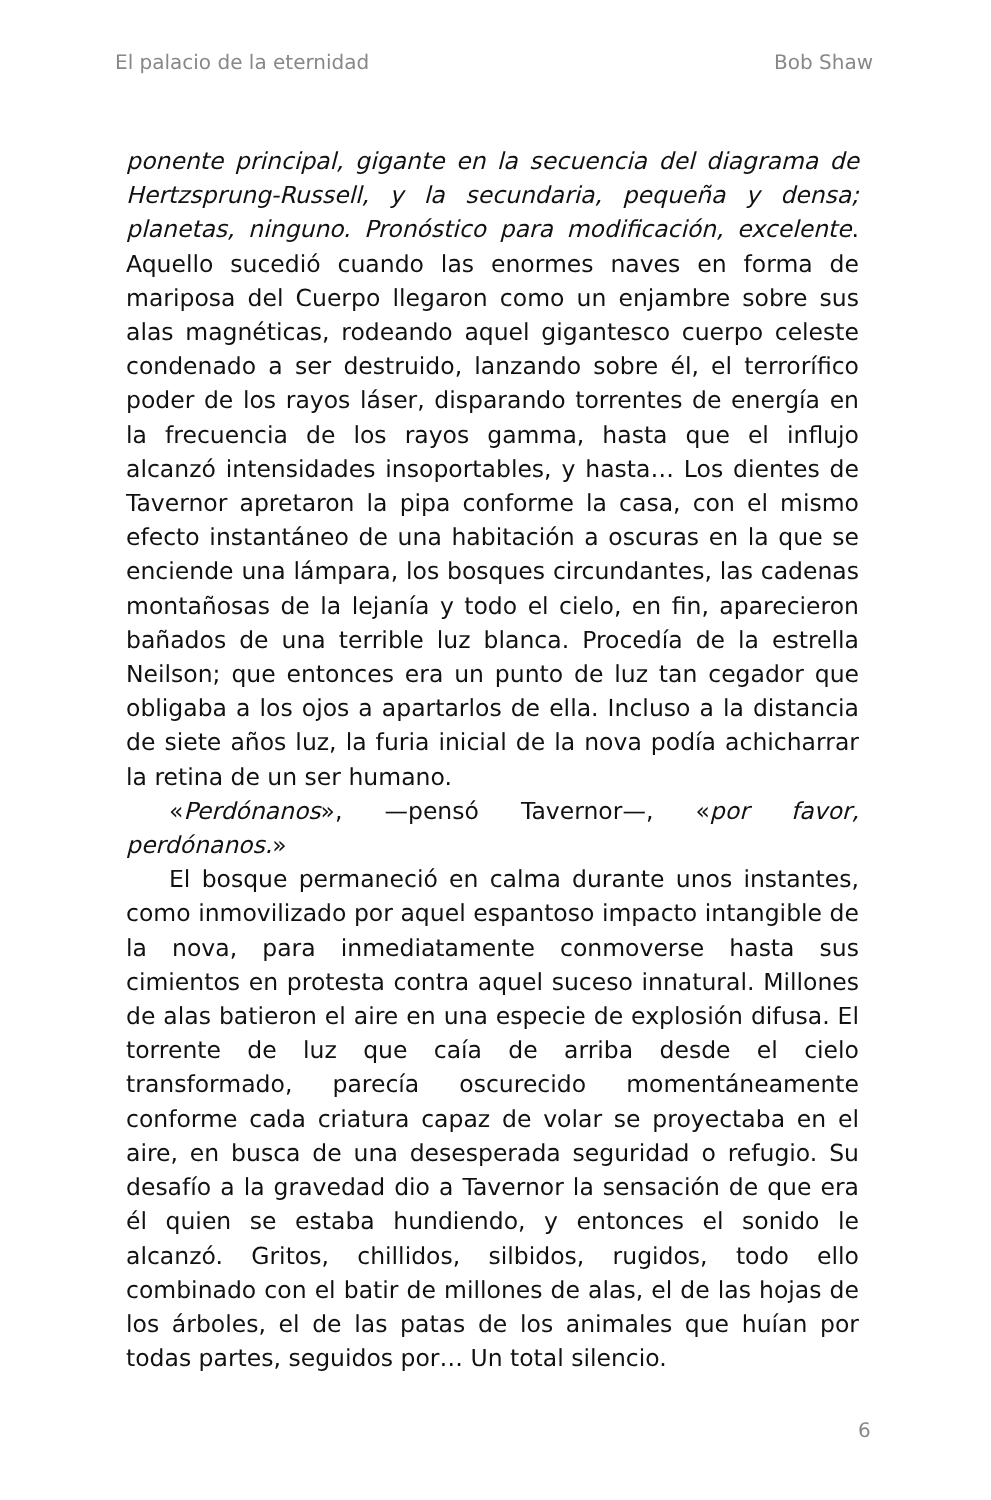El palacio de la eternidad Bob Shaw
ponente principal, gigante en la secuencia del diagrama de Hertzsprung-Russell, y la secundaria, pequeña y densa; planetas, ninguno. Pronóstico para modificación, excelente. Aquello sucedió cuando las enormes naves en forma de mariposa del Cuerpo llegaron como un enjambre sobre sus alas magnéticas, rodeando aquel gigantesco cuerpo celeste condenado a ser destruido, lanzando sobre él, el terrorífico poder de los rayos láser, disparando torrentes de energía en la frecuencia de los rayos gamma, hasta que el influjo alcanzó intensidades insoportables, y hasta… Los dientes de Tavernor apretaron la pipa conforme la casa, con el mismo efecto instantáneo de una habitación a oscuras en la que se enciende una lámpara, los bosques circundantes, las cadenas montañosas de la lejanía y todo el cielo, en fin, aparecieron bañados de una terrible luz blanca. Procedía de la estrella Neilson; que entonces era un punto de luz tan cegador que obligaba a los ojos a apartarlos de ella. Incluso a la distancia de siete años luz, la furia inicial de la nova podía achicharrar la retina de un ser humano.
«Perdónanos», —pensó Tavernor—, «por favor, perdónanos.»
El bosque permaneció en calma durante unos instantes, como inmovilizado por aquel espantoso impacto intangible de la nova, para inmediatamente conmoverse hasta sus cimientos en protesta contra aquel suceso innatural. Millones de alas batieron el aire en una especie de explosión difusa. El torrente de luz que caía de arriba desde el cielo transformado, parecía oscurecido momentáneamente conforme cada criatura capaz de volar se proyectaba en el aire, en busca de una desesperada seguridad o refugio. Su desafío a la gravedad dio a Tavernor la sensación de que era él quien se estaba hundiendo, y entonces el sonido le alcanzó. Gritos, chillidos, silbidos, rugidos, todo ello combinado con el batir de millones de alas, el de las hojas de los árboles, el de las patas de los animales que huían por todas partes, seguidos por… Un total silencio.
6